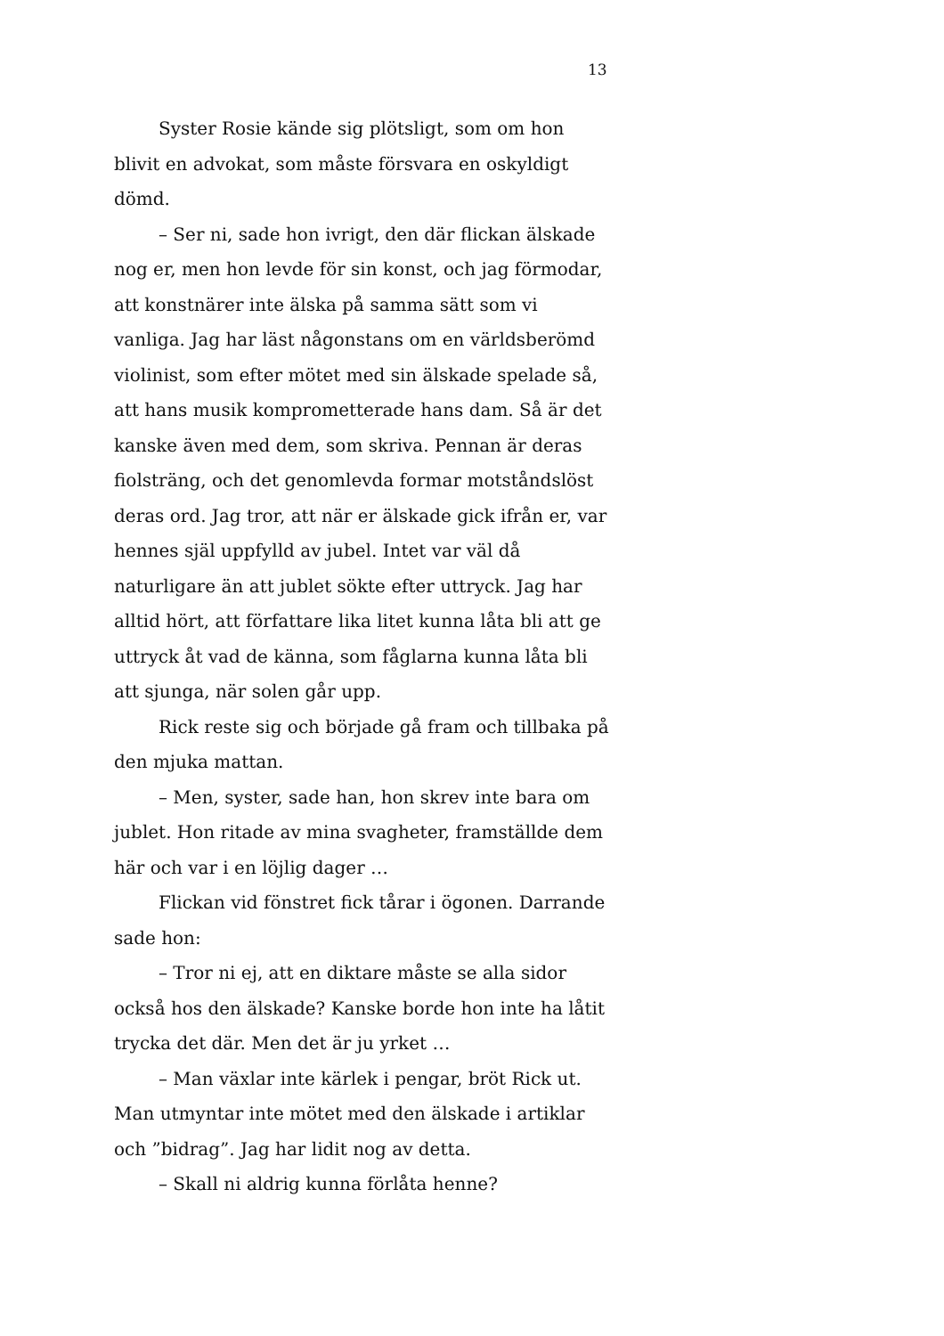13
Syster Rosie kände sig plötsligt, som om hon blivit en advokat, som måste försvara en oskyldigt dömd.
– Ser ni, sade hon ivrigt, den där flickan älskade nog er, men hon levde för sin konst, och jag förmodar, att konstnärer inte älska på samma sätt som vi vanliga. Jag har läst någonstans om en världsberömd violinist, som efter mötet med sin älskade spelade så, att hans musik komprometterade hans dam. Så är det kanske även med dem, som skriva. Pennan är deras fiolsträng, och det genomlevda formar motståndslöst deras ord. Jag tror, att när er älskade gick ifrån er, var hennes själ uppfylld av jubel. Intet var väl då naturligare än att jublet sökte efter uttryck. Jag har alltid hört, att författare lika litet kunna låta bli att ge uttryck åt vad de känna, som fåglarna kunna låta bli att sjunga, när solen går upp.
Rick reste sig och började gå fram och tillbaka på den mjuka mattan.
– Men, syster, sade han, hon skrev inte bara om jublet. Hon ritade av mina svagheter, framställde dem här och var i en löjlig dager …
Flickan vid fönstret fick tårar i ögonen. Darrande sade hon:
– Tror ni ej, att en diktare måste se alla sidor också hos den älskade? Kanske borde hon inte ha låtit trycka det där. Men det är ju yrket …
– Man växlar inte kärlek i pengar, bröt Rick ut. Man utmyntar inte mötet med den älskade i artiklar och ”bidrag”. Jag har lidit nog av detta.
– Skall ni aldrig kunna förlåta henne?